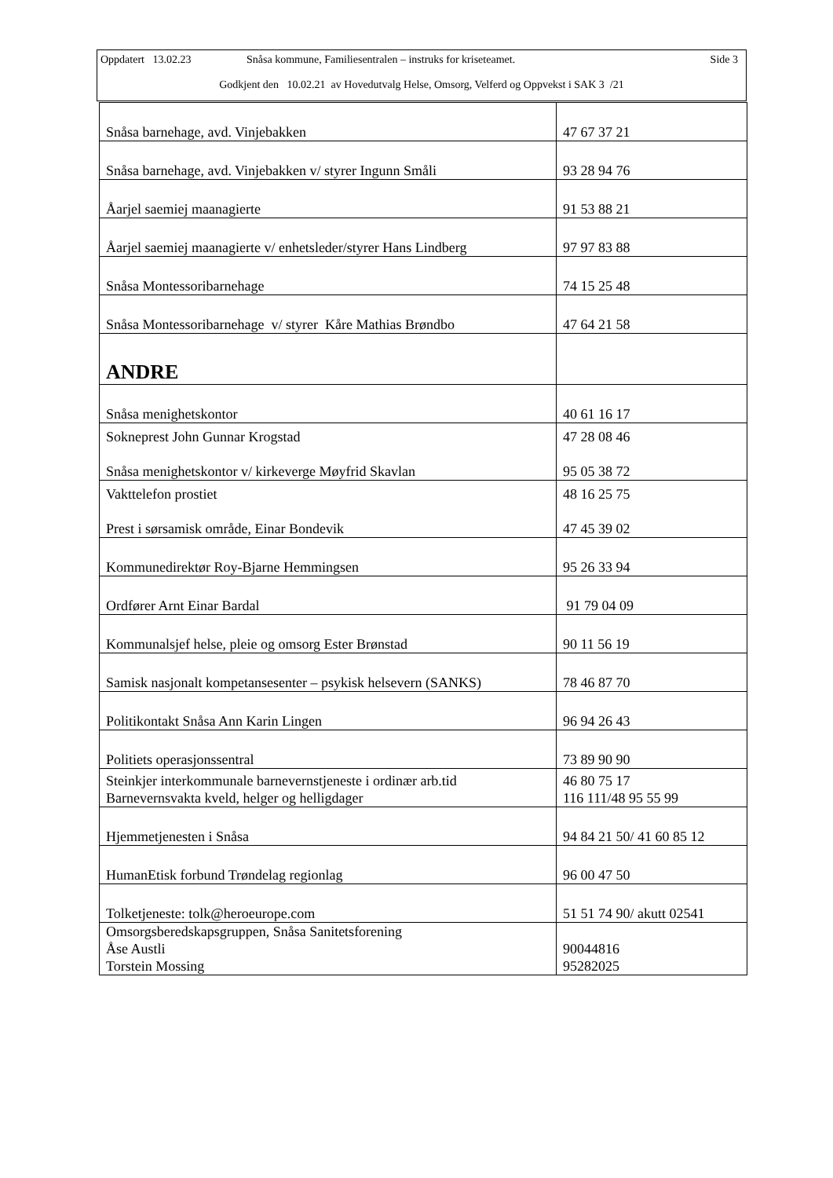Oppdatert 13.02.23 Snåsa kommune, Familiesentralen – instruks for kriseteamet. Side 3
Godkjent den 10.02.21 av Hovedutvalg Helse, Omsorg, Velferd og Oppvekst i SAK 3 /21
| Snåsa barnehage, avd. Vinjebakken | 47 67 37 21 |
| Snåsa barnehage, avd. Vinjebakken v/ styrer Ingunn Småli | 93 28 94 76 |
| Åarjel saemiej maanagierte | 91 53 88 21 |
| Åarjel saemiej maanagierte v/ enhetsleder/styrer Hans Lindberg | 97 97 83 88 |
| Snåsa Montessoribarnehage | 74 15 25 48 |
| Snåsa Montessoribarnehage v/ styrer Kåre Mathias Brøndbo | 47 64 21 58 |
| ANDRE | |
| Snåsa menighetskontor | 40 61 16 17 |
| Sokneprest John Gunnar Krogstad Snåsa menighetskontor v/ kirkeverge Møyfrid Skavlan | 47 28 08 46 95 05 38 72 |
| Vakttelefon prostiet Prest i sørsamisk område, Einar Bondevik | 48 16 25 75 47 45 39 02 |
| Kommunedirektør Roy-Bjarne Hemmingsen | 95 26 33 94 |
| Ordfører Arnt Einar Bardal | 91 79 04 09 |
| Kommunalsjef helse, pleie og omsorg Ester Brønstad | 90 11 56 19 |
| Samisk nasjonalt kompetansesenter – psykisk helsevern (SANKS) | 78 46 87 70 |
| Politikontakt Snåsa Ann Karin Lingen | 96 94 26 43 |
| Politiets operasjonssentral | 73 89 90 90 |
| Steinkjer interkommunale barnevernstjeneste i ordinær arb.tid Barnevernsvakta kveld, helger og helligdager | 46 80 75 17 116 111/48 95 55 99 |
| Hjemmetjenesten i Snåsa | 94 84 21 50/ 41 60 85 12 |
| HumanEtisk forbund Trøndelag regionlag | 96 00 47 50 |
| Tolketjeneste: tolk@heroeurope.com | 51 51 74 90/ akutt 02541 |
| Omsorgsberedskapsgruppen, Snåsa Sanitetsforening Åse Austli Torstein Mossing | 90044816 95282025 |